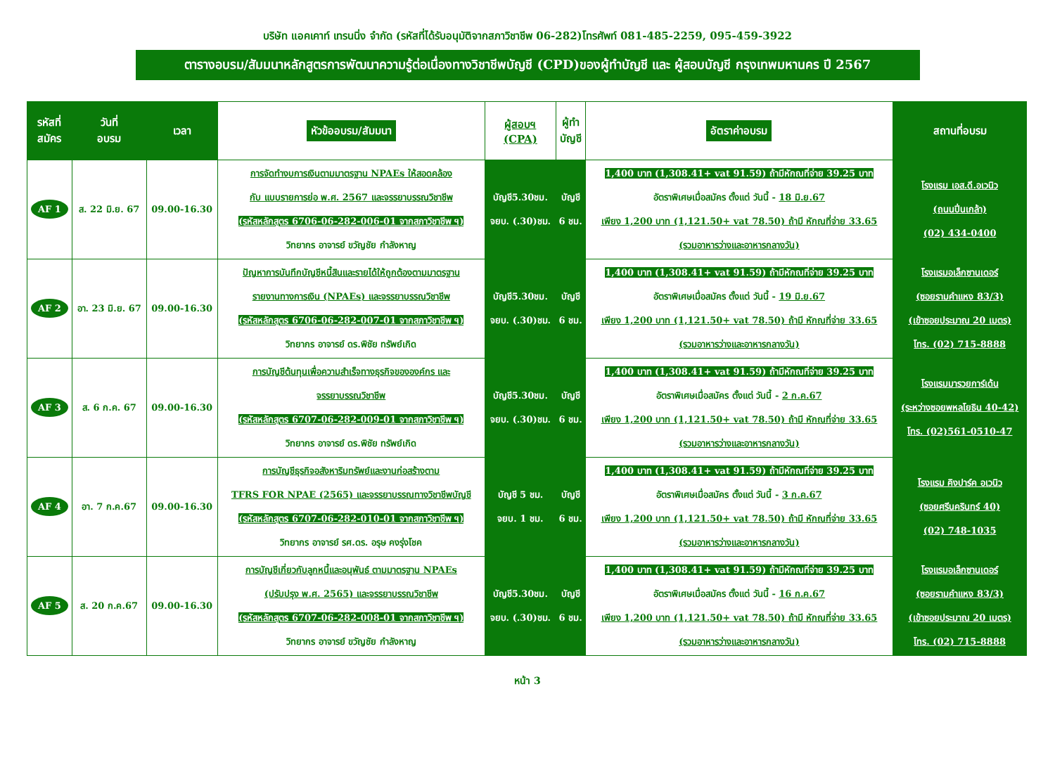บริษัท แอคเคาท์ เทรนนิ่ง จำกัด (รหัสที่ได้รับอนุมัติจากสภาวิชาชีพ 06-282)โทรศัพท์ 081-485-2259, 095-459-3922
ตารางอบรม/สัมมนาหลักสูตรการพัฒนาความรู้ต่อเนื่องทางวิชาชีพบัญชี (CPD)ของผู้ทำบัญชี และ ผู้สอบบัญชี กรุงเทพมหานคร ปี 2567
| รหัสที่ สมัคร | วันที่ อบรม | เวลา | หัวข้ออบรม/สัมมนา | ผู้สอบฯ (CPA) | ผู้ทำ บัญชี | อัตราค่าอบรม | สถานที่อบรม |
| --- | --- | --- | --- | --- | --- | --- | --- |
| AF 1 | ส. 22 มิ.ย. 67 | 09.00-16.30 | การจัดทำงบการเงินตามมาตรฐาน NPAEs ให้สอดคล้อง กับ แบบรายการย่อ พ.ศ. 2567 และจรรยาบรรณวิชาชีพ (รหัสหลักสูตร 6706-06-282-006-01 จากสภาวิชาชีพ ฯ) วิทยากร อาจารย์ ขวัญชัย กำลังหาญ | บัญชี5.30ชม. จยบ. (.30)ชม. | บัญชี 6 ชม. | 1,400 บาท (1,308.41+ vat 91.59) ถ้ามีหักณที่จ่าย 39.25 บาท อัตราพิเศษเมื่อสมัคร ตั้งแต่ วันนี้ - 18 มิ.ย.67 เพียง 1,200 บาท (1,121.50+ vat 78.50) ถ้ามี หักณที่จ่าย 33.65 (รวมอาหารว่างและอาหารกลางวัน) | โรงแรม เอส.ดี.อเวนิว (ถนนปิ่นเกล้า) (02) 434-0400 |
| AF 2 | อา. 23 มิ.ย. 67 | 09.00-16.30 | ปัญหาการบันทึกบัญชีหนี้สินและรายได้ให้ถูกต้องตามมาตรฐาน รายงานทางการเงิน (NPAEs) และจรรยาบรรณวิชาชีพ (รหัสหลักสูตร 6706-06-282-007-01 จากสภาวิชาชีพ ฯ) วิทยากร อาจารย์ ดร.พิชัย ทรัพย์เกิด | บัญชี5.30ชม. จยบ. (.30)ชม. | บัญชี 6 ชม. | 1,400 บาท (1,308.41+ vat 91.59) ถ้ามีหักณที่จ่าย 39.25 บาท อัตราพิเศษเมื่อสมัคร ตั้งแต่ วันนี้ - 19 มิ.ย.67 เพียง 1,200 บาท (1,121.50+ vat 78.50) ถ้ามี หักณที่จ่าย 33.65 (รวมอาหารว่างและอาหารกลางวัน) | โรงแรมอเล็กซานเดอร์ (ซอยรามคำแหง 83/3) (เข้าซอยประมาณ 20 เมตร) โทร. (02) 715-8888 |
| AF 3 | ส. 6 ก.ค. 67 | 09.00-16.30 | การบัญชีต้นทุนเพื่อความสำเร็จทางธุรกิจขององค์กร และ จรรยาบรรณวิชาชีพ (รหัสหลักสูตร 6707-06-282-009-01 จากสภาวิชาชีพ ฯ) วิทยากร อาจารย์ ดร.พิชัย ทรัพย์เกิด | บัญชี5.30ชม. จยบ. (.30)ชม. | บัญชี 6 ชม. | 1,400 บาท (1,308.41+ vat 91.59) ถ้ามีหักณที่จ่าย 39.25 บาท อัตราพิเศษเมื่อสมัคร ตั้งแต่ วันนี้ - 2 ก.ค.67 เพียง 1,200 บาท (1,121.50+ vat 78.50) ถ้ามี หักณที่จ่าย 33.65 (รวมอาหารว่างและอาหารกลางวัน) | โรงแรมมารวยการ์เด้น (ระหว่างซอยพหลโยธิน 40-42) โทร. (02)561-0510-47 |
| AF 4 | อา. 7 ก.ค.67 | 09.00-16.30 | การบัญชีธุรกิจอสังหาริมทรัพย์และงานก่อสร้างตาม TFRS FOR NPAE (2565) และจรรยาบรรณทางวิชาชีพบัญชี (รหัสหลักสูตร 6707-06-282-010-01 จากสภาวิชาชีพ ฯ) วิทยากร อาจารย์ รศ.ดร. อรุษ คงรุ่งโชค | บัญชี 5 ชม. จยบ. 1 ชม. | บัญชี 6 ชม. | 1,400 บาท (1,308.41+ vat 91.59) ถ้ามีหักณที่จ่าย 39.25 บาท อัตราพิเศษเมื่อสมัคร ตั้งแต่ วันนี้ - 3 ก.ค.67 เพียง 1,200 บาท (1,121.50+ vat 78.50) ถ้ามี หักณที่จ่าย 33.65 (รวมอาหารว่างและอาหารกลางวัน) | โรงแรม คิงปาร์ค อเวนิว (ซอยศรีนครินทร์ 40) (02) 748-1035 |
| AF 5 | ส. 20 ก.ค.67 | 09.00-16.30 | การบัญชีเกี่ยวกับลูกหนี้และอนุพันธ์ ตามมาตรฐาน NPAEs (ปรับปรุง พ.ศ. 2565) และจรรยาบรรณวิชาชีพ (รหัสหลักสูตร 6707-06-282-008-01 จากสภาวิชาชีพ ฯ) วิทยากร อาจารย์ ขวัญชัย กำลังหาญ | บัญชี5.30ชม. จยบ. (.30)ชม. | บัญชี 6 ชม. | 1,400 บาท (1,308.41+ vat 91.59) ถ้ามีหักณที่จ่าย 39.25 บาท อัตราพิเศษเมื่อสมัคร ตั้งแต่ วันนี้ - 16 ก.ค.67 เพียง 1,200 บาท (1,121.50+ vat 78.50) ถ้ามี หักณที่จ่าย 33.65 (รวมอาหารว่างและอาหารกลางวัน) | โรงแรมอเล็กซานเดอร์ (ซอยรามคำแหง 83/3) (เข้าซอยประมาณ 20 เมตร) โทร. (02) 715-8888 |
หน้า 3